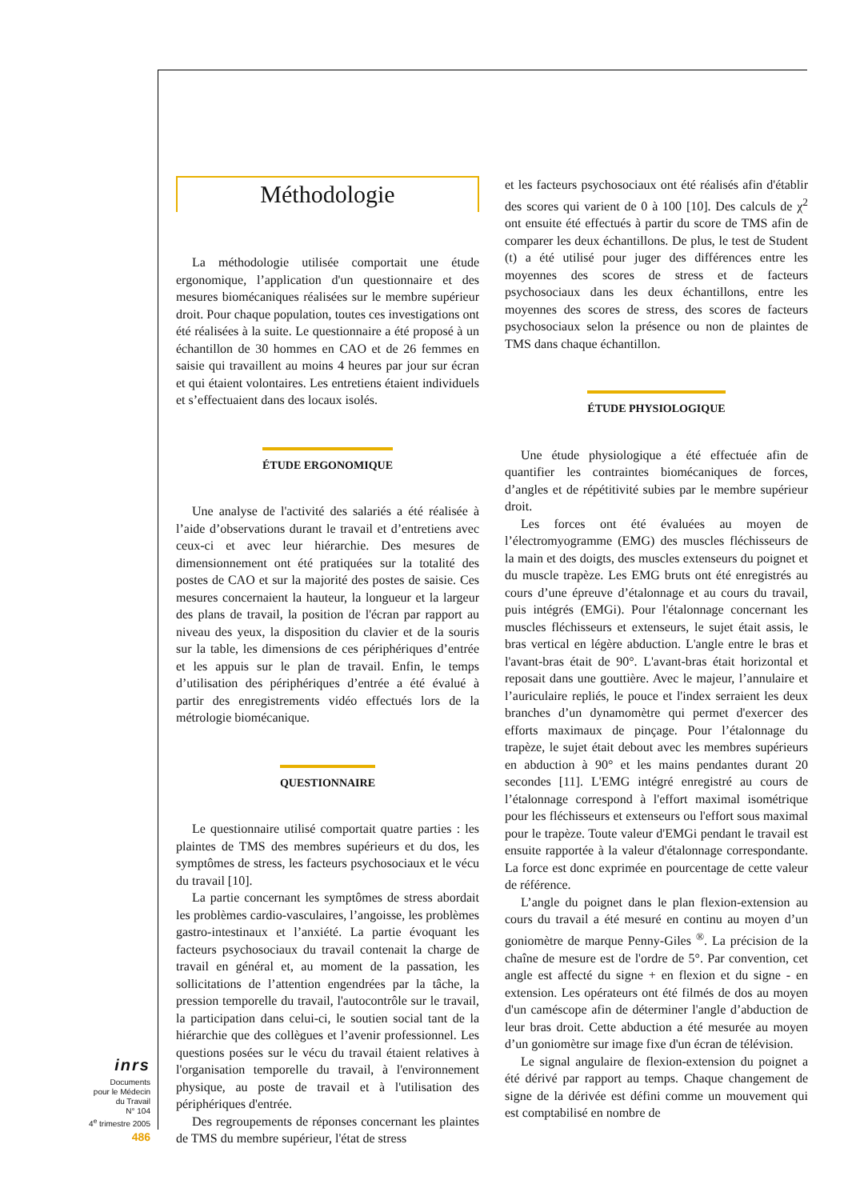Méthodologie
La méthodologie utilisée comportait une étude ergonomique, l’application d'un questionnaire et des mesures biomécaniques réalisées sur le membre supérieur droit. Pour chaque population, toutes ces investigations ont été réalisées à la suite. Le questionnaire a été proposé à un échantillon de 30 hommes en CAO et de 26 femmes en saisie qui travaillent au moins 4 heures par jour sur écran et qui étaient volontaires. Les entretiens étaient individuels et s’effectuaient dans des locaux isolés.
ÉTUDE ERGONOMIQUE
Une analyse de l'activité des salariés a été réalisée à l’aide d’observations durant le travail et d’entretiens avec ceux-ci et avec leur hiérarchie. Des mesures de dimensionnement ont été pratiquées sur la totalité des postes de CAO et sur la majorité des postes de saisie. Ces mesures concernaient la hauteur, la longueur et la largeur des plans de travail, la position de l'écran par rapport au niveau des yeux, la disposition du clavier et de la souris sur la table, les dimensions de ces périphériques d’entrée et les appuis sur le plan de travail. Enfin, le temps d’utilisation des périphériques d’entrée a été évalué à partir des enregistrements vidéo effectués lors de la métrologie biomécanique.
QUESTIONNAIRE
Le questionnaire utilisé comportait quatre parties : les plaintes de TMS des membres supérieurs et du dos, les symptômes de stress, les facteurs psychosociaux et le vécu du travail [10].
La partie concernant les symptômes de stress abordait les problèmes cardio-vasculaires, l’angoisse, les problèmes gastro-intestinaux et l’anxiété. La partie évoquant les facteurs psychosociaux du travail contenait la charge de travail en général et, au moment de la passation, les sollicitations de l’attention engendrées par la tâche, la pression temporelle du travail, l'autocontrôle sur le travail, la participation dans celui-ci, le soutien social tant de la hiérarchie que des collègues et l’avenir professionnel. Les questions posées sur le vécu du travail étaient relatives à l'organisation temporelle du travail, à l'environnement physique, au poste de travail et à l'utilisation des périphériques d'entrée.
Des regroupements de réponses concernant les plaintes de TMS du membre supérieur, l'état de stress
et les facteurs psychosociaux ont été réalisés afin d'établir des scores qui varient de 0 à 100 [10]. Des calculs de χ<sup>2</sup> ont ensuite été effectués à partir du score de TMS afin de comparer les deux échantillons. De plus, le test de Student (t) a été utilisé pour juger des différences entre les moyennes des scores de stress et de facteurs psychosociaux dans les deux échantillons, entre les moyennes des scores de stress, des scores de facteurs psychosociaux selon la présence ou non de plaintes de TMS dans chaque échantillon.
ÉTUDE PHYSIOLOGIQUE
Une étude physiologique a été effectuée afin de quantifier les contraintes biomécaniques de forces, d’angles et de répétitivité subies par le membre supérieur droit.
Les forces ont été évaluées au moyen de l’électromyogramme (EMG) des muscles fléchisseurs de la main et des doigts, des muscles extenseurs du poignet et du muscle trapèze. Les EMG bruts ont été enregistrés au cours d’une épreuve d’étalonnage et au cours du travail, puis intégrés (EMGi). Pour l'étalonnage concernant les muscles fléchisseurs et extenseurs, le sujet était assis, le bras vertical en légère abduction. L'angle entre le bras et l'avant-bras était de 90°. L'avant-bras était horizontal et reposait dans une gouttière. Avec le majeur, l’annulaire et l’auriculaire repliés, le pouce et l'index serraient les deux branches d’un dynamomètre qui permet d'exercer des efforts maximaux de pinçage. Pour l’étalonnage du trapèze, le sujet était debout avec les membres supérieurs en abduction à 90° et les mains pendantes durant 20 secondes [11]. L'EMG intégré enregistré au cours de l’étalonnage correspond à l'effort maximal isométrique pour les fléchisseurs et extenseurs ou l'effort sous maximal pour le trapèze. Toute valeur d'EMGi pendant le travail est ensuite rapportée à la valeur d'étalonnage correspondante. La force est donc exprimée en pourcentage de cette valeur de référence.
L’angle du poignet dans le plan flexion-extension au cours du travail a été mesuré en continu au moyen d’un goniomètre de marque Penny-Giles <sup>®</sup>. La précision de la chaîne de mesure est de l'ordre de 5°. Par convention, cet angle est affecté du signe + en flexion et du signe - en extension. Les opérateurs ont été filmés de dos au moyen d'un caméscope afin de déterminer l'angle d’abduction de leur bras droit. Cette abduction a été mesurée au moyen d’un goniomètre sur image fixe d'un écran de télévision.
Le signal angulaire de flexion-extension du poignet a été dérivé par rapport au temps. Chaque changement de signe de la dérivée est défini comme un mouvement qui est comptabilisé en nombre de
inrs
Documents
pour le Médecin
du Travail
N° 104
4<sup>e</sup> trimestre 2005
486